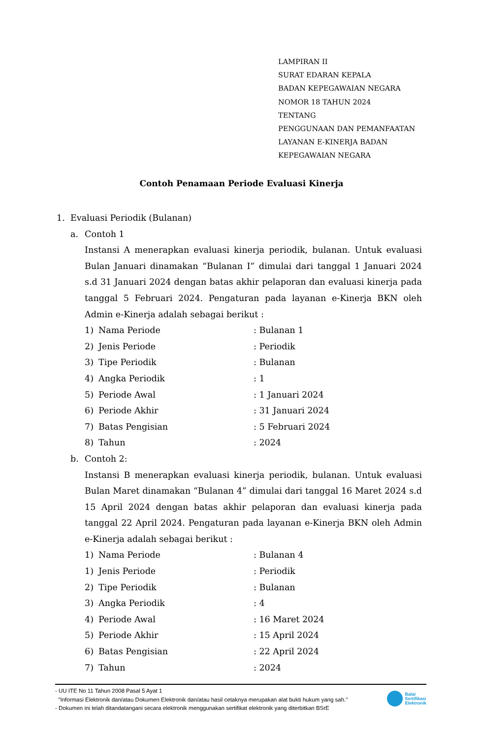LAMPIRAN II
SURAT EDARAN KEPALA
BADAN KEPEGAWAIAN NEGARA
NOMOR 18 TAHUN 2024
TENTANG
PENGGUNAAN DAN PEMANFAATAN
LAYANAN E-KINERJA BADAN
KEPEGAWAIAN NEGARA
Contoh Penamaan Periode Evaluasi Kinerja
1. Evaluasi Periodik (Bulanan)
a. Contoh 1
Instansi A menerapkan evaluasi kinerja periodik, bulanan. Untuk evaluasi Bulan Januari dinamakan “Bulanan I” dimulai dari tanggal 1 Januari 2024 s.d 31 Januari 2024 dengan batas akhir pelaporan dan evaluasi kinerja pada tanggal 5 Februari 2024. Pengaturan pada layanan e-Kinerja BKN oleh Admin e-Kinerja adalah sebagai berikut :
1) Nama Periode: Bulanan 1
2) Jenis Periode: Periodik
3) Tipe Periodik: Bulanan
4) Angka Periodik: 1
5) Periode Awal: 1 Januari 2024
6) Periode Akhir: 31 Januari 2024
7) Batas Pengisian: 5 Februari 2024
8) Tahun: 2024
b. Contoh 2:
Instansi B menerapkan evaluasi kinerja periodik, bulanan. Untuk evaluasi Bulan Maret dinamakan “Bulanan 4” dimulai dari tanggal 16 Maret 2024 s.d 15 April 2024 dengan batas akhir pelaporan dan evaluasi kinerja pada tanggal 22 April 2024. Pengaturan pada layanan e-Kinerja BKN oleh Admin e-Kinerja adalah sebagai berikut :
1) Nama Periode: Bulanan 4
1) Jenis Periode: Periodik
2) Tipe Periodik: Bulanan
3) Angka Periodik: 4
4) Periode Awal: 16 Maret 2024
5) Periode Akhir: 15 April 2024
6) Batas Pengisian: 22 April 2024
7) Tahun: 2024
- UU ITE No 11 Tahun 2008 Pasal 5 Ayat 1
"Informasi Elektronik dan/atau Dokumen Elektronik dan/atau hasil cetaknya merupakan alat bukti hukum yang sah."
- Dokumen ini telah ditandatangani secara elektronik menggunakan sertifikat elektronik yang diterbitkan BSrE
Balai
Sertifikasi
Elektronik